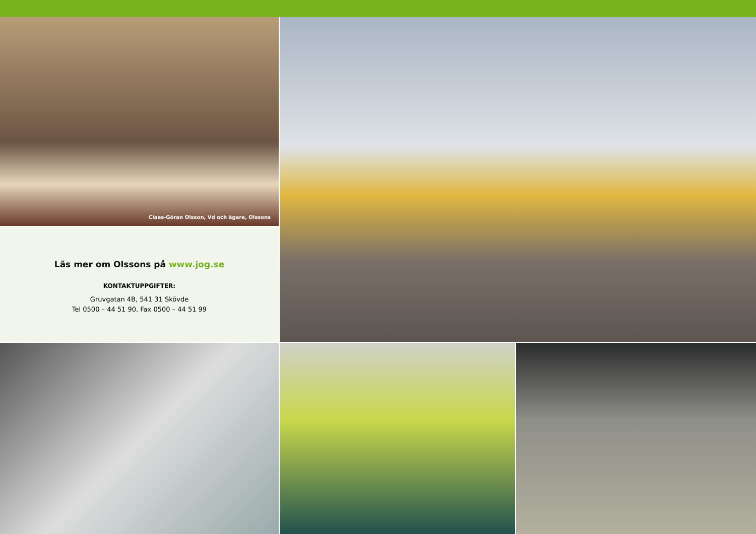Claes-Göran Olsson, Vd och ägare, Olssons
Läs mer om Olssons på www.jog.se
KONTAKTUPPGIFTER:
Gruvgatan 4B, 541 31 Skövde
Tel 0500 – 44 51 90, Fax 0500 – 44 51 99